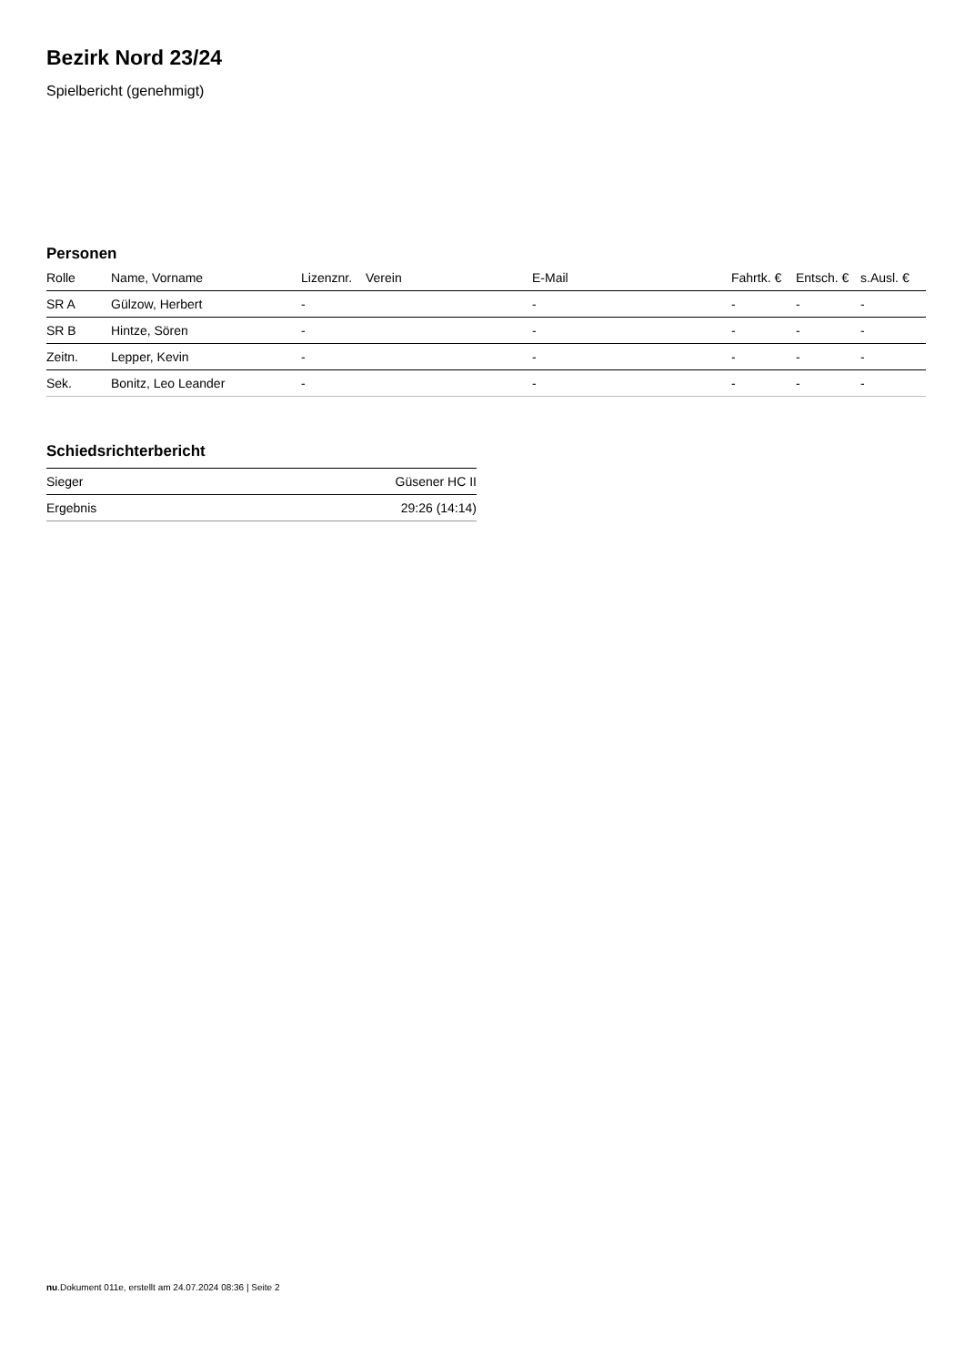Bezirk Nord 23/24
Spielbericht (genehmigt)
Personen
| Rolle | Name, Vorname | Lizenznr. | Verein | E-Mail | Fahrtk. € | Entsch. € | s.Ausl. € |
| --- | --- | --- | --- | --- | --- | --- | --- |
| SR A | Gülzow, Herbert | - | | - | - | - | - |
| SR B | Hintze, Sören | - | | - | - | - | - |
| Zeitn. | Lepper, Kevin | - | | - | - | - | - |
| Sek. | Bonitz, Leo Leander | - | | - | - | - | - |
Schiedsrichterbericht
| Sieger | Güsener HC II |
| Ergebnis | 29:26 (14:14) |
nu.Dokument 011e, erstellt am 24.07.2024 08:36 | Seite 2